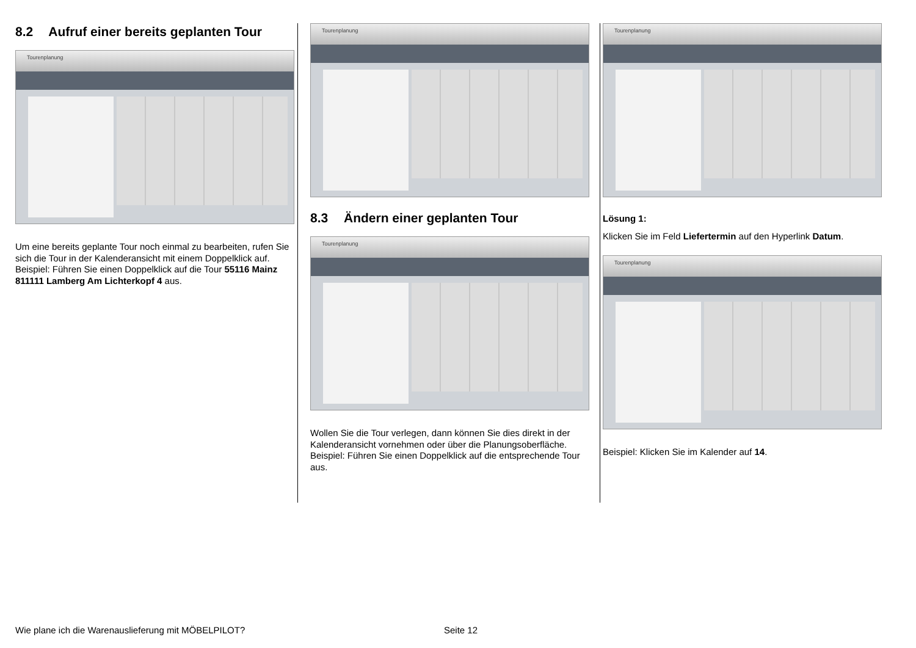8.2 Aufruf einer bereits geplanten Tour
Tourenplanung
Um eine bereits geplante Tour noch einmal zu bearbeiten, rufen Sie sich die Tour in der Kalenderansicht mit einem Doppelklick auf.
Beispiel: Führen Sie einen Doppelklick auf die Tour 55116 Mainz 811111 Lamberg Am Lichterkopf 4 aus.
Tourenplanung
8.3 Ändern einer geplanten Tour
Tourenplanung
Wollen Sie die Tour verlegen, dann können Sie dies direkt in der Kalenderansicht vornehmen oder über die Planungsoberfläche.
Beispiel: Führen Sie einen Doppelklick auf die entsprechende Tour aus.
Tourenplanung
Lösung 1:
Klicken Sie im Feld Liefertermin auf den Hyperlink Datum.
Tourenplanung
Beispiel: Klicken Sie im Kalender auf 14.
Wie plane ich die Warenauslieferung mit MÖBELPILOT? Seite 12